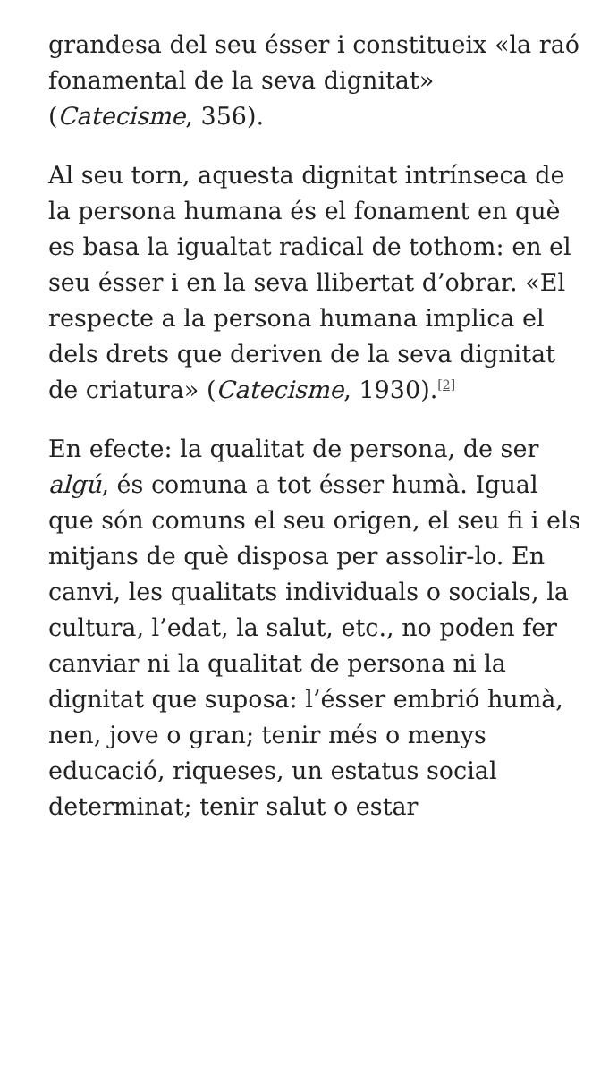grandesa del seu ésser i constitueix «la raó fonamental de la seva dignitat» (Catecisme, 356).
Al seu torn, aquesta dignitat intrínseca de la persona humana és el fonament en què es basa la igualtat radical de tothom: en el seu ésser i en la seva llibertat d’obrar. «El respecte a la persona humana implica el dels drets que deriven de la seva dignitat de criatura» (Catecisme, 1930).<sup>[2]</sup>
En efecte: la qualitat de persona, de ser algú, és comuna a tot ésser humà. Igual que són comuns el seu origen, el seu fi i els mitjans de què disposa per assolir-lo. En canvi, les qualitats individuals o socials, la cultura, l’edat, la salut, etc., no poden fer canviar ni la qualitat de persona ni la dignitat que suposa: l’ésser embrió humà, nen, jove o gran; tenir més o menys educació, riqueses, un estatus social determinat; tenir salut o estar